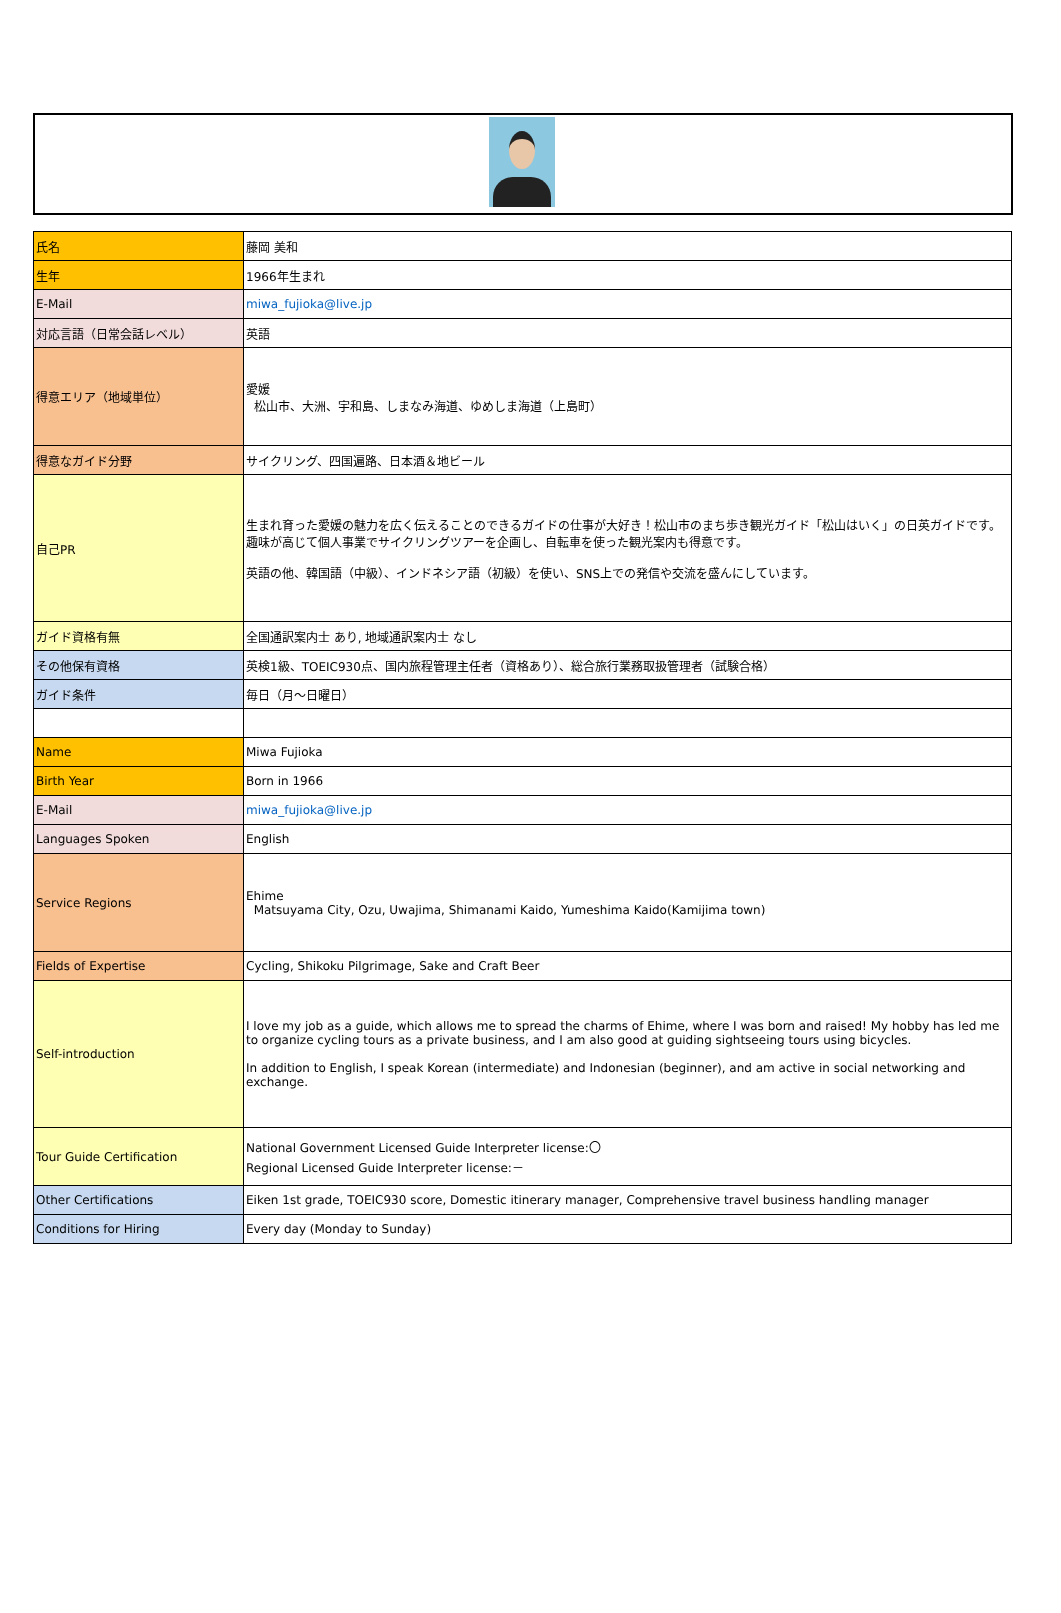| 氏名 | 藤岡 美和 |
| 生年 | 1966年生まれ |
| E-Mail | miwa_fujioka@live.jp |
| 対応言語（日常会話レベル） | 英語 |
| 得意エリア（地域単位） | 愛媛 松山市、大洲、宇和島、しまなみ海道、ゆめしま海道（上島町） |
| 得意なガイド分野 | サイクリング、四国遍路、日本酒＆地ビール |
| 自己PR | 生まれ育った愛媛の魅力を広く伝えることのできるガイドの仕事が大好き！松山市のまち歩き観光ガイド「松山はいく」の日英ガイドです。趣味が高じて個人事業でサイクリングツアーを企画し、自転車を使った観光案内も得意です。 英語の他、韓国語（中級）、インドネシア語（初級）を使い、SNS上での発信や交流を盛んにしています。 |
| ガイド資格有無 | 全国通訳案内士 あり, 地域通訳案内士 なし |
| その他保有資格 | 英検1級、TOEIC930点、国内旅程管理主任者（資格あり）、総合旅行業務取扱管理者（試験合格） |
| ガイド条件 | 毎日（月～日曜日） |
| Name | Miwa Fujioka |
| Birth Year | Born in 1966 |
| E-Mail | miwa_fujioka@live.jp |
| Languages Spoken | English |
| Service Regions | Ehime Matsuyama City, Ozu, Uwajima, Shimanami Kaido, Yumeshima Kaido(Kamijima town) |
| Fields of Expertise | Cycling, Shikoku Pilgrimage, Sake and Craft Beer |
| Self-introduction | I love my job as a guide, which allows me to spread the charms of Ehime, where I was born and raised! My hobby has led me to organize cycling tours as a private business, and I am also good at guiding sightseeing tours using bicycles. In addition to English, I speak Korean (intermediate) and Indonesian (beginner), and am active in social networking and exchange. |
| Tour Guide Certification | National Government Licensed Guide Interpreter license:〇 Regional Licensed Guide Interpreter license:－ |
| Other Certifications | Eiken 1st grade, TOEIC930 score, Domestic itinerary manager, Comprehensive travel business handling manager |
| Conditions for Hiring | Every day (Monday to Sunday) |